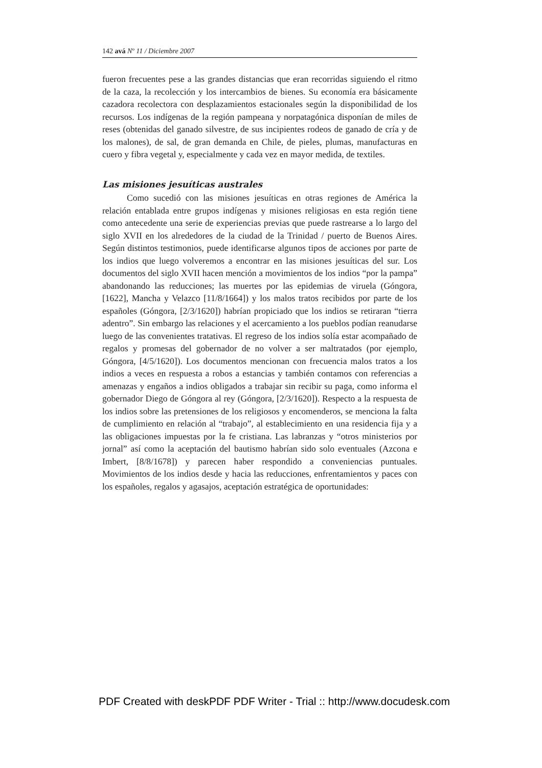142 avá Nº 11 / Diciembre 2007
fueron frecuentes pese a las grandes distancias que eran recorridas siguiendo el ritmo de la caza, la recolección y los intercambios de bienes. Su economía era básicamente cazadora recolectora con desplazamientos estacionales según la disponibilidad de los recursos. Los indígenas de la región pampeana y norpatagónica disponían de miles de reses (obtenidas del ganado silvestre, de sus incipientes rodeos de ganado de cría y de los malones), de sal, de gran demanda en Chile, de pieles, plumas, manufacturas en cuero y fibra vegetal y, especialmente y cada vez en mayor medida, de textiles.
Las misiones jesuíticas australes
Como sucedió con las misiones jesuíticas en otras regiones de América la relación entablada entre grupos indígenas y misiones religiosas en esta región tiene como antecedente una serie de experiencias previas que puede rastrearse a lo largo del siglo XVII en los alrededores de la ciudad de la Trinidad / puerto de Buenos Aires. Según distintos testimonios, puede identificarse algunos tipos de acciones por parte de los indios que luego volveremos a encontrar en las misiones jesuíticas del sur. Los documentos del siglo XVII hacen mención a movimientos de los indios “por la pampa” abandonando las reducciones; las muertes por las epidemias de viruela (Góngora, [1622], Mancha y Velazco [11/8/1664]) y los malos tratos recibidos por parte de los españoles (Góngora, [2/3/1620]) habrían propiciado que los indios se retiraran “tierra adentro”. Sin embargo las relaciones y el acercamiento a los pueblos podían reanudarse luego de las convenientes tratativas. El regreso de los indios solía estar acompañado de regalos y promesas del gobernador de no volver a ser maltratados (por ejemplo, Góngora, [4/5/1620]). Los documentos mencionan con frecuencia malos tratos a los indios a veces en respuesta a robos a estancias y también contamos con referencias a amenazas y engaños a indios obligados a trabajar sin recibir su paga, como informa el gobernador Diego de Góngora al rey (Góngora, [2/3/1620]). Respecto a la respuesta de los indios sobre las pretensiones de los religiosos y encomenderos, se menciona la falta de cumplimiento en relación al “trabajo”, al establecimiento en una residencia fija y a las obligaciones impuestas por la fe cristiana. Las labranzas y “otros ministerios por jornal” así como la aceptación del bautismo habrían sido solo eventuales (Azcona e Imbert, [8/8/1678]) y parecen haber respondido a conveniencias puntuales. Movimientos de los indios desde y hacia las reducciones, enfrentamientos y paces con los españoles, regalos y agasajos, aceptación estratégica de oportunidades:
PDF Created with deskPDF PDF Writer - Trial :: http://www.docudesk.com